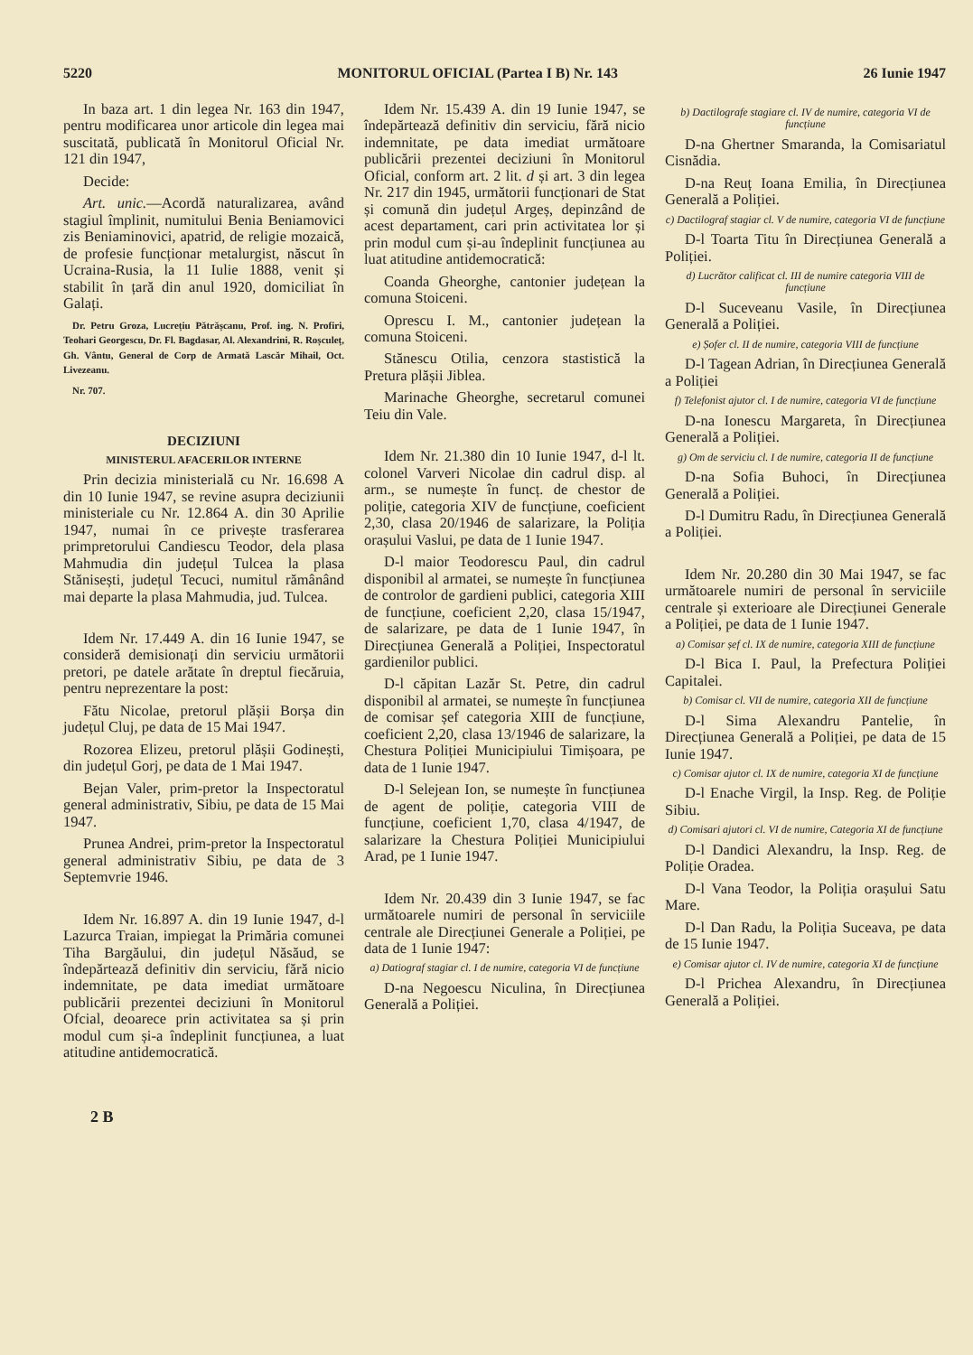5220 MONITORUL OFICIAL (Partea I B) Nr. 143 26 Iunie 1947
In baza art. 1 din legea Nr. 163 din 1947, pentru modificarea unor articole din legea mai suscitată, publicată în Monitorul Oficial Nr. 121 din 1947,
Decide:
Art. unic.—Acordă naturalizarea, având stagiul împlinit, numitului Benia Beniamovici zis Beniaminovici, apatrid, de religie mozaică, de profesie funcționar metalurgist, născut în Ucraina-Rusia, la 11 Iulie 1888, venit și stabilit în țară din anul 1920, domiciliat în Galați.
Dr. Petru Groza, Lucrețiu Pătrășcanu, Prof. ing. N. Profiri, Teohari Georgescu, Dr. Fl. Bagdasar, Al. Alexandrini, R. Roșculeț, Gh. Vântu, General de Corp de Armată Lascăr Mihail, Oct. Livezeanu.
Nr. 707.
DECIZIUNI
MINISTERUL AFACERILOR INTERNE
Prin decizia ministerială cu Nr. 16.698 A din 10 Iunie 1947, se revine asupra deciziunii ministeriale cu Nr. 12.864 A. din 30 Aprilie 1947, numai în ce privește trasferarea primpretorului Candiescu Teodor, dela plasa Mahmudia din județul Tulcea la plasa Stănisești, județul Tecuci, numitul rămânând mai departe la plasa Mahmudia, jud. Tulcea.
Idem Nr. 17.449 A. din 16 Iunie 1947, se consideră demisionați din serviciu următorii pretori, pe datele arătate în dreptul fiecăruia, pentru neprezentare la post:
Fătu Nicolae, pretorul plășii Borșa din județul Cluj, pe data de 15 Mai 1947.
Rozorea Elizeu, pretorul plășii Godinești, din județul Gorj, pe data de 1 Mai 1947.
Bejan Valer, prim-pretor la Inspectoratul general administrativ, Sibiu, pe data de 15 Mai 1947.
Prunea Andrei, prim-pretor la Inspectoratul general administrativ Sibiu, pe data de 3 Septemvrie 1946.
Idem Nr. 16.897 A. din 19 Iunie 1947, d-l Lazurca Traian, impiegat la Primăria comunei Tiha Bargăului, din județul Năsăud, se îndepărtează definitiv din serviciu, fără nicio indemnitate, pe data imediat următoare publicării prezentei deciziuni în Monitorul Ofcial, deoarece prin activitatea sa și prin modul cum și-a îndeplinit funcțiunea, a luat atitudine antidemocratică.
Idem Nr. 15.439 A. din 19 Iunie 1947, se îndepărtează definitiv din serviciu, fără nicio indemnitate, pe data imediat următoare publicării prezentei deciziuni în Monitorul Oficial, conform art. 2 lit. d și art. 3 din legea Nr. 217 din 1945, următorii funcționari de Stat și comună din județul Argeș, depinzând de acest departament, cari prin activitatea lor și prin modul cum și-au îndeplinit funcțiunea au luat atitudine antidemocratică:
Coanda Gheorghe, cantonier județean la comuna Stoiceni.
Oprescu I. M., cantonier județean la comuna Stoiceni.
Stănescu Otilia, cenzora stastistică la Pretura plășii Jiblea.
Marinache Gheorghe, secretarul comunei Teiu din Vale.
Idem Nr. 21.380 din 10 Iunie 1947, d-l lt. colonel Varveri Nicolae din cadrul disp. al arm., se numește în funcț. de chestor de poliție, categoria XIV de funcțiune, coeficient 2,30, clasa 20/1946 de salarizare, la Poliția orașului Vaslui, pe data de 1 Iunie 1947.
D-l maior Teodorescu Paul, din cadrul disponibil al armatei, se numește în funcțiunea de controlor de gardieni publici, categoria XIII de funcțiune, coeficient 2,20, clasa 15/1947, de salarizare, pe data de 1 Iunie 1947, în Direcțiunea Generală a Poliției, Inspectoratul gardienilor publici.
D-l căpitan Lazăr St. Petre, din cadrul disponibil al armatei, se numește în funcțiunea de comisar șef categoria XIII de funcțiune, coeficient 2,20, clasa 13/1946 de salarizare, la Chestura Poliției Municipiului Timișoara, pe data de 1 Iunie 1947.
D-l Selejean Ion, se numește în funcțiunea de agent de poliție, categoria VIII de funcțiune, coeficient 1,70, clasa 4/1947, de salarizare la Chestura Poliției Municipiului Arad, pe 1 Iunie 1947.
Idem Nr. 20.439 din 3 Iunie 1947, se fac următoarele numiri de personal în serviciile centrale ale Direcțiunei Generale a Poliției, pe data de 1 Iunie 1947:
a) Datiograf stagiar cl. I de numire, categoria VI de funcțiune
D-na Negoescu Niculina, în Direcțiunea Generală a Poliției.
b) Dactilografe stagiare cl. IV de numire, categoria VI de funcțiune
D-na Ghertner Smaranda, la Comisariatul Cisnădia.
D-na Reuț Ioana Emilia, în Direcțiunea Generală a Poliției.
c) Dactilograf stagiar cl. V de numire, categoria VI de funcțiune
D-l Toarta Titu în Direcțiunea Generală a Poliției.
d) Lucrător calificat cl. III de numire categoria VIII de funcțiune
D-l Suceveanu Vasile, în Direcțiunea Generală a Poliției.
e) Șofer cl. II de numire, categoria VIII de funcțiune
D-l Tagean Adrian, în Direcțiunea Generală a Poliției
f) Telefonist ajutor cl. I de numire, categoria VI de funcțiune
D-na Ionescu Margareta, în Direcțiunea Generală a Poliției.
g) Om de serviciu cl. I de numire, categoria II de funcțiune
D-na Sofia Buhoci, în Direcțiunea Generală a Poliției.
D-l Dumitru Radu, în Direcțiunea Generală a Poliției.
Idem Nr. 20.280 din 30 Mai 1947, se fac următoarele numiri de personal în serviciile centrale și exterioare ale Direcțiunei Generale a Poliției, pe data de 1 Iunie 1947.
a) Comisar șef cl. IX de numire, categoria XIII de funcțiune
D-l Bica I. Paul, la Prefectura Poliției Capitalei.
b) Comisar cl. VII de numire, categoria XII de funcțiune
D-l Sima Alexandru Pantelie, în Direcțiunea Generală a Poliției, pe data de 15 Iunie 1947.
c) Comisar ajutor cl. IX de numire, categoria XI de funcțiune
D-l Enache Virgil, la Insp. Reg. de Poliție Sibiu.
d) Comisari ajutori cl. VI de numire, Categoria XI de funcțiune
D-l Dandici Alexandru, la Insp. Reg. de Poliție Oradea.
D-l Vana Teodor, la Poliția orașului Satu Mare.
D-l Dan Radu, la Poliția Suceava, pe data de 15 Iunie 1947.
e) Comisar ajutor cl. IV de numire, categoria XI de funcțiune
D-l Prichea Alexandru, în Direcțiunea Generală a Poliției.
2 B